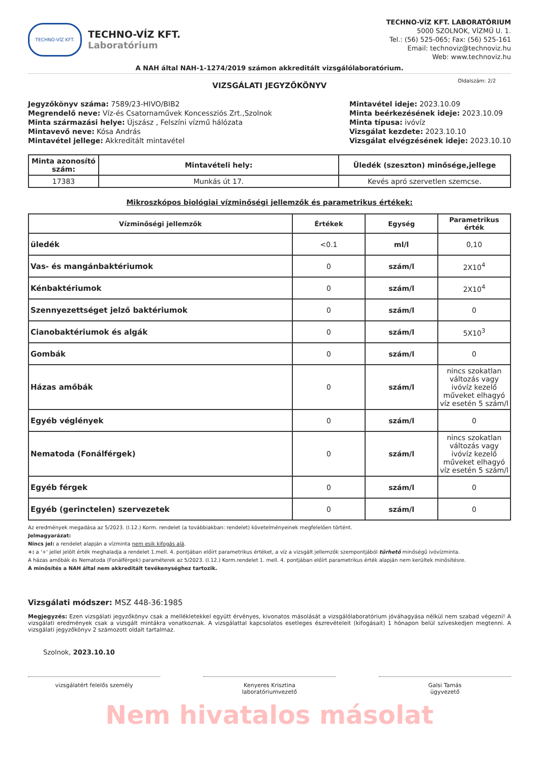TECHNO-VÍZ KFT.
TECHNO-VÍZ KFT.
Laboratórium
TECHNO-VÍZ KFT. LABORATÓRIUM
5000 SZOLNOK, VÍZMŰ U. 1.
Tel.: (56) 525-065; Fax: (56) 525-161
Email: technoviz@technoviz.hu
Web: www.technoviz.hu
A NAH által NAH-1-1274/2019 számon akkreditált vizsgálólaboratórium.
VIZSGÁLATI JEGYZŐKÖNYV
Oldalszám: 2/2
Jegyzőkönyv száma: 7589/23-HIVO/BIB2
Megrendelő neve: Víz-és Csatornaművek Koncessziós Zrt.,Szolnok
Minta származási helye: Újszász , Felszíni vízmű hálózata
Mintavevő neve: Kósa András
Mintavétel jellege: Akkreditált mintavétel
Mintavétel ideje: 2023.10.09
Minta beérkezésének ideje: 2023.10.09
Minta típusa: ivóvíz
Vizsgálat kezdete: 2023.10.10
Vizsgálat elvégzésének ideje: 2023.10.10
| Minta azonosító szám: | Mintavételi hely: | Üledék (szeszton) minősége,jellege |
| --- | --- | --- |
| 17383 | Munkás út 17. | Kevés apró szervetlen szemcse. |
Mikroszkópos biológiai vízminőségi jellemzők és parametrikus értékek:
| Vízminőségi jellemzők | Értékek | Egység | Parametrikus érték |
| --- | --- | --- | --- |
| üledék | <0.1 | ml/l | 0,10 |
| Vas- és mangánbaktériumok | 0 | szám/l | 2X10<sup>4</sup> |
| Kénbaktériumok | 0 | szám/l | 2X10<sup>4</sup> |
| Szennyezettséget jelző baktériumok | 0 | szám/l | 0 |
| Cianobaktériumok és algák | 0 | szám/l | 5X10<sup>3</sup> |
| Gombák | 0 | szám/l | 0 |
| Házas amőbák | 0 | szám/l | nincs szokatlan változás vagy ivóvíz kezelő műveket elhagyó víz esetén 5 szám/l |
| Egyéb véglények | 0 | szám/l | 0 |
| Nematoda (Fonálférgek) | 0 | szám/l | nincs szokatlan változás vagy ivóvíz kezelő műveket elhagyó víz esetén 5 szám/l |
| Egyéb férgek | 0 | szám/l | 0 |
| Egyéb (gerinctelen) szervezetek | 0 | szám/l | 0 |
Az eredmények megadása az 5/2023. (I.12.) Korm. rendelet (a továbbiakban: rendelet) követelményeinek megfelelően történt.
Jelmagyarázat:
Nincs jel: a rendelet alapján a vízminta nem esik kifogás alá.
+: a '+' jellel jelölt érték meghaladja a rendelet 1.mell. 4. pontjában előírt parametrikus értéket, a víz a vizsgált jellemzők szempontjából tűrhető minőségű ivóvízminta.
A házas amőbák és Nematoda (Fonálférgek) paraméterek az 5/2023. (I.12.) Korm.rendelet 1. mell. 4. pontjában előírt parametrikus érték alapján nem kerültek minősítésre.
A minősítés a NAH által nem akkreditált tevékenységhez tartozik.
Vizsgálati módszer: MSZ 448-36:1985
Megjegyzés: Ezen vizsgálati jegyzőkönyv csak a mellékletekkel együtt érvényes, kivonatos másolását a vizsgálólaboratórium jóváhagyása nélkül nem szabad végezni! A vizsgálati eredmények csak a vizsgált mintákra vonatkoznak. A vizsgálattal kapcsolatos esetleges észrevételeit (kifogásait) 1 hónapon belül szíveskedjen megtenni. A vizsgálati jegyzőkönyv 2 számozott oldalt tartalmaz.
Szolnok, 2023.10.10
vizsgálatért felelős személy Kenyeres Krisztina
laboratóriumvezető
Galsi Tamás
ügyvezető
Nem hivatalos másolat